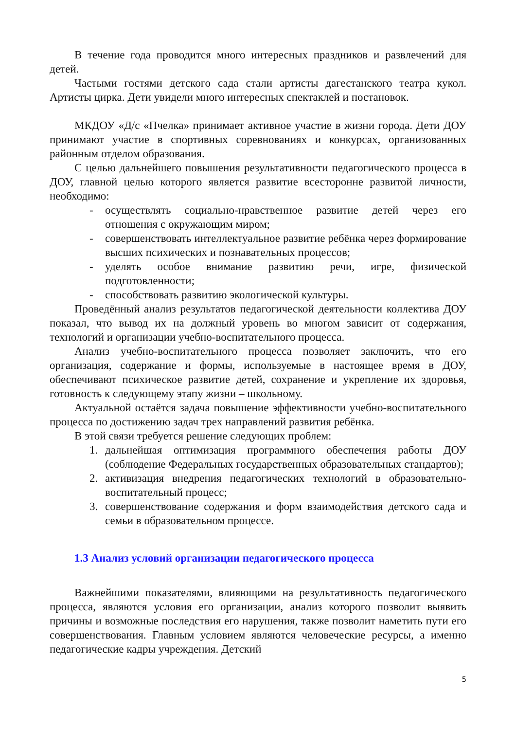В течение года проводится много интересных праздников и развлечений для детей.
Частыми гостями детского сада стали артисты дагестанского театра кукол. Артисты цирка. Дети увидели много интересных спектаклей и постановок.
МКДОУ «Д/с «Пчелка» принимает активное участие в жизни города. Дети ДОУ принимают участие в спортивных соревнованиях и конкурсах, организованных районным отделом образования.
С целью дальнейшего повышения результативности педагогического процесса в ДОУ, главной целью которого является развитие всесторонне развитой личности, необходимо:
- осуществлять социально-нравственное развитие детей через его отношения с окружающим миром;
- совершенствовать интеллектуальное развитие ребёнка через формирование высших психических и познавательных процессов;
- уделять особое внимание развитию речи, игре, физической подготовленности;
- способствовать развитию экологической культуры.
Проведённый анализ результатов педагогической деятельности коллектива ДОУ показал, что вывод их на должный уровень во многом зависит от содержания, технологий и организации учебно-воспитательного процесса.
Анализ учебно-воспитательного процесса позволяет заключить, что его организация, содержание и формы, используемые в настоящее время в ДОУ, обеспечивают психическое развитие детей, сохранение и укрепление их здоровья, готовность к следующему этапу жизни – школьному.
Актуальной остаётся задача повышение эффективности учебно-воспитательного процесса по достижению задач трех направлений развития ребёнка.
В этой связи требуется решение следующих проблем:
1. дальнейшая оптимизация программного обеспечения работы ДОУ (соблюдение Федеральных государственных образовательных стандартов);
2. активизация внедрения педагогических технологий в образовательно-воспитательный процесс;
3. совершенствование содержания и форм взаимодействия детского сада и семьи в образовательном процессе.
1.3 Анализ условий организации педагогического процесса
Важнейшими показателями, влияющими на результативность педагогического процесса, являются условия его организации, анализ которого позволит выявить причины и возможные последствия его нарушения, также позволит наметить пути его совершенствования. Главным условием являются человеческие ресурсы, а именно педагогические кадры учреждения. Детский
5